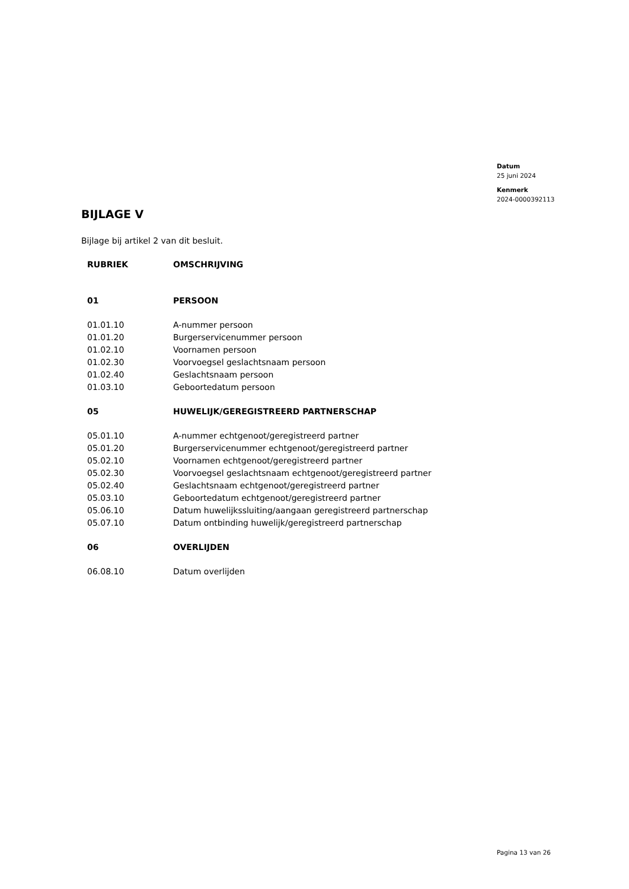Datum
25 juni 2024
Kenmerk
2024-0000392113
BIJLAGE V
Bijlage bij artikel 2 van dit besluit.
| RUBRIEK | OMSCHRIJVING |
| 01 | PERSOON |
| 01.01.10 | A-nummer persoon |
| 01.01.20 | Burgerservicenummer persoon |
| 01.02.10 | Voornamen persoon |
| 01.02.30 | Voorvoegsel geslachtsnaam persoon |
| 01.02.40 | Geslachtsnaam persoon |
| 01.03.10 | Geboortedatum persoon |
| 05 | HUWELIJK/GEREGISTREERD PARTNERSCHAP |
| 05.01.10 | A-nummer echtgenoot/geregistreerd partner |
| 05.01.20 | Burgerservicenummer echtgenoot/geregistreerd partner |
| 05.02.10 | Voornamen echtgenoot/geregistreerd partner |
| 05.02.30 | Voorvoegsel geslachtsnaam echtgenoot/geregistreerd partner |
| 05.02.40 | Geslachtsnaam echtgenoot/geregistreerd partner |
| 05.03.10 | Geboortedatum echtgenoot/geregistreerd partner |
| 05.06.10 | Datum huwelijkssluiting/aangaan geregistreerd partnerschap |
| 05.07.10 | Datum ontbinding huwelijk/geregistreerd partnerschap |
| 06 | OVERLIJDEN |
| 06.08.10 | Datum overlijden |
Pagina 13 van 26